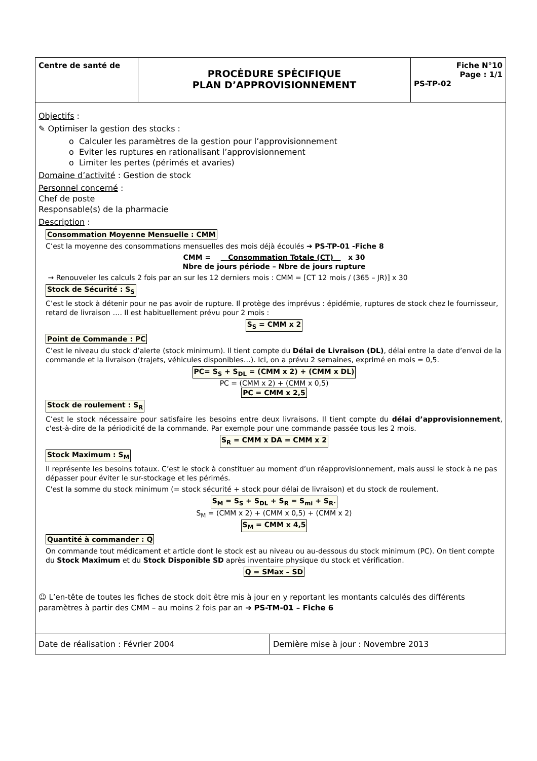| Centre de santé de | PROCĖDURE SPĖCIFIQUE PLAN D’APPROVISIONNEMENT | Fiche N°10 Page : 1/1 PS-TP-02 |
Objectifs :
✎ Optimiser la gestion des stocks :
o Calculer les paramètres de la gestion pour l’approvisionnement
o Eviter les ruptures en rationalisant l’approvisionnement
o Limiter les pertes (périmés et avaries)
Domaine d’activité : Gestion de stock
Personnel concerné :
Chef de poste
Responsable(s) de la pharmacie
Description :
Consommation Moyenne Mensuelle : CMM
C’est la moyenne des consommations mensuelles des mois déjà écoulés ➔ PS-TP-01 -Fiche 8
CMM = Consommation Totale (CT) x 30
Nbre de jours période – Nbre de jours rupture
→ Renouveler les calculs 2 fois par an sur les 12 derniers mois : CMM = [CT 12 mois / (365 – JR)] x 30
Stock de Sécurité : S<sub>S</sub>
C’est le stock à détenir pour ne pas avoir de rupture. Il protège des imprévus : épidémie, ruptures de stock chez le fournisseur, retard de livraison …. Il est habituellement prévu pour 2 mois :
S<sub>S</sub> = CMM x 2
Point de Commande : PC
C’est le niveau du stock d’alerte (stock minimum). Il tient compte du Délai de Livraison (DL), délai entre la date d’envoi de la commande et la livraison (trajets, véhicules disponibles…). Ici, on a prévu 2 semaines, exprimé en mois = 0,5.
PC= S<sub>S</sub> + S<sub>DL</sub> = (CMM x 2) + (CMM x DL)
PC = (CMM x 2) + (CMM x 0,5)
PC = CMM x 2,5
Stock de roulement : S<sub>R</sub>
C’est le stock nécessaire pour satisfaire les besoins entre deux livraisons. Il tient compte du délai d’approvisionnement, c'est-à-dire de la périodicité de la commande. Par exemple pour une commande passée tous les 2 mois.
S<sub>R</sub> = CMM x DA = CMM x 2
Stock Maximum : S<sub>M</sub>
Il représente les besoins totaux. C’est le stock à constituer au moment d’un réapprovisionnement, mais aussi le stock à ne pas dépasser pour éviter le sur-stockage et les périmés.
C'est la somme du stock minimum (= stock sécurité + stock pour délai de livraison) et du stock de roulement.
S<sub>M</sub> = S<sub>S</sub> + S<sub>DL</sub> + S<sub>R</sub> = S<sub>mi</sub> + S<sub>R</sub>.
S<sub>M</sub> = (CMM x 2) + (CMM x 0,5) + (CMM x 2)
S<sub>M</sub> = CMM x 4,5
Quantité à commander : Q
On commande tout médicament et article dont le stock est au niveau ou au-dessous du stock minimum (PC). On tient compte du Stock Maximum et du Stock Disponible SD après inventaire physique du stock et vérification.
Q = SMax – SD
☺ L’en-tête de toutes les fiches de stock doit être mis à jour en y reportant les montants calculés des différents paramètres à partir des CMM – au moins 2 fois par an ➔ PS-TM-01 – Fiche 6
| Date de réalisation : Février 2004 | Dernière mise à jour : Novembre 2013 |